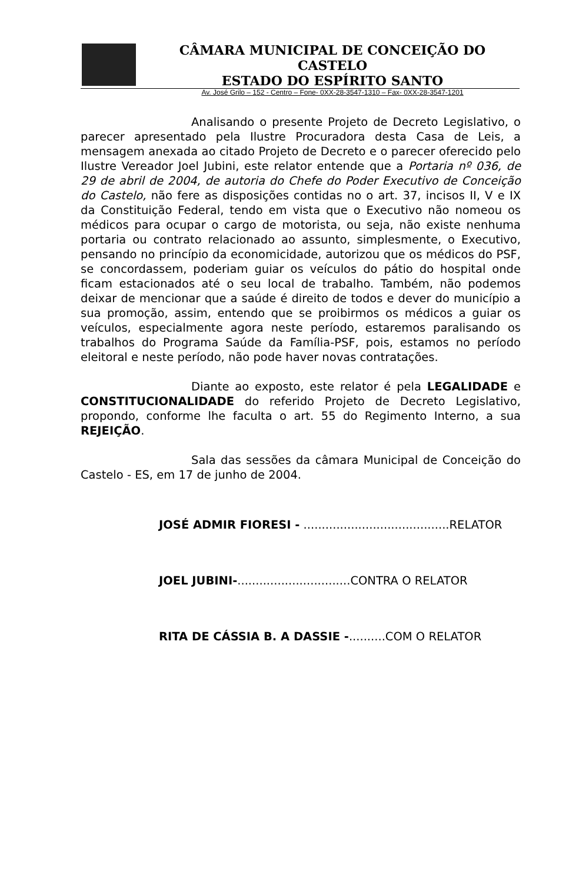CÂMARA MUNICIPAL DE CONCEIÇÃO DO CASTELO
ESTADO DO ESPÍRITO SANTO
Av. José Grilo – 152 - Centro – Fone- 0XX-28-3547-1310 – Fax- 0XX-28-3547-1201
Analisando o presente Projeto de Decreto Legislativo, o parecer apresentado pela Ilustre Procuradora desta Casa de Leis, a mensagem anexada ao citado Projeto de Decreto e o parecer oferecido pelo Ilustre Vereador Joel Jubini, este relator entende que a Portaria nº 036, de 29 de abril de 2004, de autoria do Chefe do Poder Executivo de Conceição do Castelo, não fere as disposições contidas no o art. 37, incisos II, V e IX da Constituição Federal, tendo em vista que o Executivo não nomeou os médicos para ocupar o cargo de motorista, ou seja, não existe nenhuma portaria ou contrato relacionado ao assunto, simplesmente, o Executivo, pensando no princípio da economicidade, autorizou que os médicos do PSF, se concordassem, poderiam guiar os veículos do pátio do hospital onde ficam estacionados até o seu local de trabalho. Também, não podemos deixar de mencionar que a saúde é direito de todos e dever do município a sua promoção, assim, entendo que se proibirmos os médicos a guiar os veículos, especialmente agora neste período, estaremos paralisando os trabalhos do Programa Saúde da Família-PSF, pois, estamos no período eleitoral e neste período, não pode haver novas contratações.
Diante ao exposto, este relator é pela LEGALIDADE e CONSTITUCIONALIDADE do referido Projeto de Decreto Legislativo, propondo, conforme lhe faculta o art. 55 do Regimento Interno, a sua REJEIÇÃO.
Sala das sessões da câmara Municipal de Conceição do Castelo - ES, em 17 de junho de 2004.
JOSÉ ADMIR FIORESI - ........................................RELATOR
JOEL JUBINI-...............................CONTRA O RELATOR
RITA DE CÁSSIA B. A DASSIE -..........COM O RELATOR